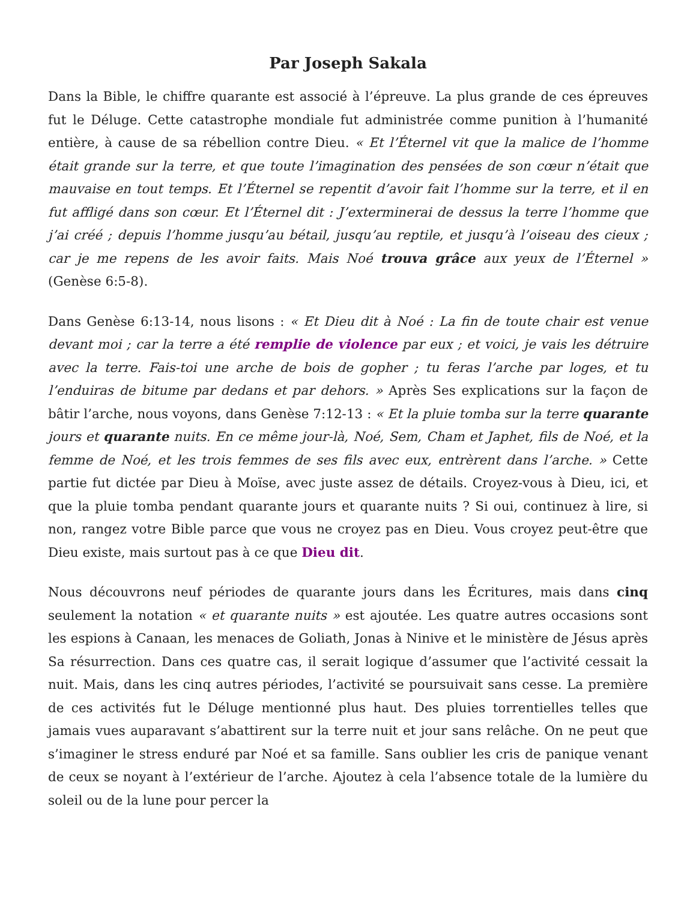Par Joseph Sakala
Dans la Bible, le chiffre quarante est associé à l’épreuve. La plus grande de ces épreuves fut le Déluge. Cette catastrophe mondiale fut administrée comme punition à l’humanité entière, à cause de sa rébellion contre Dieu. « Et l’Éternel vit que la malice de l’homme était grande sur la terre, et que toute l’imagination des pensées de son cœur n’était que mauvaise en tout temps. Et l’Éternel se repentit d’avoir fait l’homme sur la terre, et il en fut affligé dans son cœur. Et l’Éternel dit : J’exterminerai de dessus la terre l’homme que j’ai créé ; depuis l’homme jusqu’au bétail, jusqu’au reptile, et jusqu’à l’oiseau des cieux ; car je me repens de les avoir faits. Mais Noé trouva grâce aux yeux de l’Éternel » (Genèse 6:5-8).
Dans Genèse 6:13-14, nous lisons : « Et Dieu dit à Noé : La fin de toute chair est venue devant moi ; car la terre a été remplie de violence par eux ; et voici, je vais les détruire avec la terre. Fais-toi une arche de bois de gopher ; tu feras l’arche par loges, et tu l’enduiras de bitume par dedans et par dehors. » Après Ses explications sur la façon de bâtir l’arche, nous voyons, dans Genèse 7:12-13 : « Et la pluie tomba sur la terre quarante jours et quarante nuits. En ce même jour-là, Noé, Sem, Cham et Japhet, fils de Noé, et la femme de Noé, et les trois femmes de ses fils avec eux, entrèrent dans l’arche. » Cette partie fut dictée par Dieu à Moïse, avec juste assez de détails. Croyez-vous à Dieu, ici, et que la pluie tomba pendant quarante jours et quarante nuits ? Si oui, continuez à lire, si non, rangez votre Bible parce que vous ne croyez pas en Dieu. Vous croyez peut-être que Dieu existe, mais surtout pas à ce que Dieu dit.
Nous découvrons neuf périodes de quarante jours dans les Écritures, mais dans cinq seulement la notation « et quarante nuits » est ajoutée. Les quatre autres occasions sont les espions à Canaan, les menaces de Goliath, Jonas à Ninive et le ministère de Jésus après Sa résurrection. Dans ces quatre cas, il serait logique d’assumer que l’activité cessait la nuit. Mais, dans les cinq autres périodes, l’activité se poursuivait sans cesse. La première de ces activités fut le Déluge mentionné plus haut. Des pluies torrentielles telles que jamais vues auparavant s’abattirent sur la terre nuit et jour sans relâche. On ne peut que s’imaginer le stress enduré par Noé et sa famille. Sans oublier les cris de panique venant de ceux se noyant à l’extérieur de l’arche. Ajoutez à cela l’absence totale de la lumière du soleil ou de la lune pour percer la